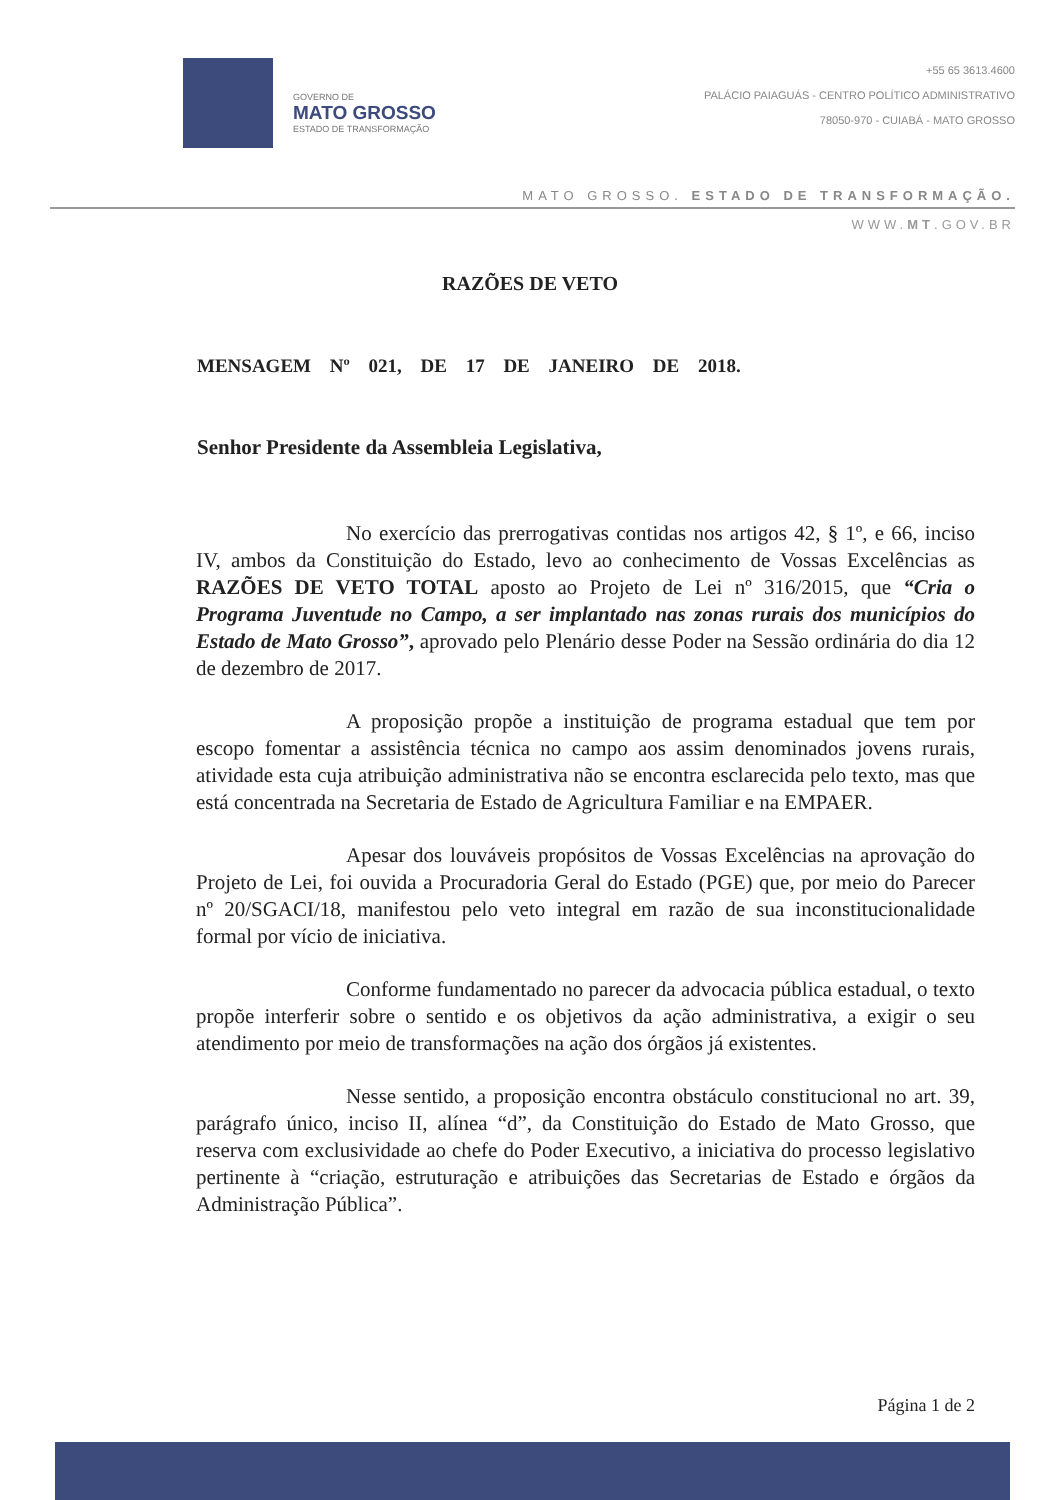GOVERNO DE
MATO GROSSO
ESTADO DE TRANSFORMAÇÃO
+55 65 3613.4600
PALÁCIO PAIAGUÁS - CENTRO POLÍTICO ADMINISTRATIVO
78050-970 - CUIABÁ - MATO GROSSO
MATO GROSSO. ESTADO DE TRANSFORMAÇÃO.
WWW.MT.GOV.BR
RAZÕES DE VETO
MENSAGEM Nº 021, DE 17 DE JANEIRO DE 2018.
Senhor Presidente da Assembleia Legislativa,
No exercício das prerrogativas contidas nos artigos 42, § 1º, e 66, inciso IV, ambos da Constituição do Estado, levo ao conhecimento de Vossas Excelências as RAZÕES DE VETO TOTAL aposto ao Projeto de Lei nº 316/2015, que “Cria o Programa Juventude no Campo, a ser implantado nas zonas rurais dos municípios do Estado de Mato Grosso”, aprovado pelo Plenário desse Poder na Sessão ordinária do dia 12 de dezembro de 2017.
A proposição propõe a instituição de programa estadual que tem por escopo fomentar a assistência técnica no campo aos assim denominados jovens rurais, atividade esta cuja atribuição administrativa não se encontra esclarecida pelo texto, mas que está concentrada na Secretaria de Estado de Agricultura Familiar e na EMPAER.
Apesar dos louváveis propósitos de Vossas Excelências na aprovação do Projeto de Lei, foi ouvida a Procuradoria Geral do Estado (PGE) que, por meio do Parecer nº 20/SGACI/18, manifestou pelo veto integral em razão de sua inconstitucionalidade formal por vício de iniciativa.
Conforme fundamentado no parecer da advocacia pública estadual, o texto propõe interferir sobre o sentido e os objetivos da ação administrativa, a exigir o seu atendimento por meio de transformações na ação dos órgãos já existentes.
Nesse sentido, a proposição encontra obstáculo constitucional no art. 39, parágrafo único, inciso II, alínea “d”, da Constituição do Estado de Mato Grosso, que reserva com exclusividade ao chefe do Poder Executivo, a iniciativa do processo legislativo pertinente à “criação, estruturação e atribuições das Secretarias de Estado e órgãos da Administração Pública”.
Página 1 de 2